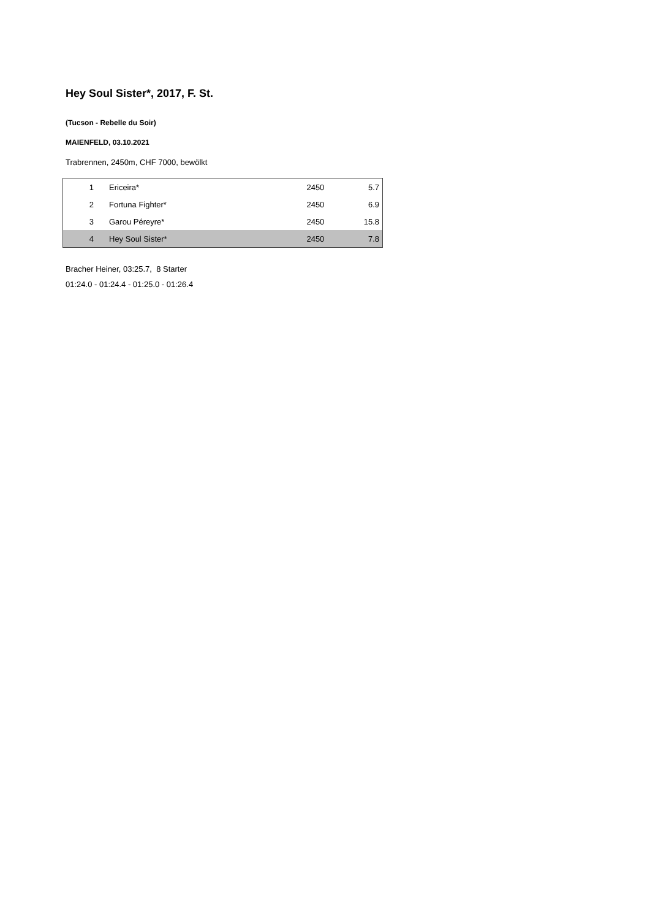Hey Soul Sister*, 2017, F. St.
(Tucson - Rebelle du Soir)
MAIENFELD, 03.10.2021
Trabrennen, 2450m, CHF 7000, bewölkt
| 1 | Ericeira* | 2450 | 5.7 |
| 2 | Fortuna Fighter* | 2450 | 6.9 |
| 3 | Garou Péreyre* | 2450 | 15.8 |
| 4 | Hey Soul Sister* | 2450 | 7.8 |
Bracher Heiner, 03:25.7, 8 Starter
01:24.0 - 01:24.4 - 01:25.0 - 01:26.4